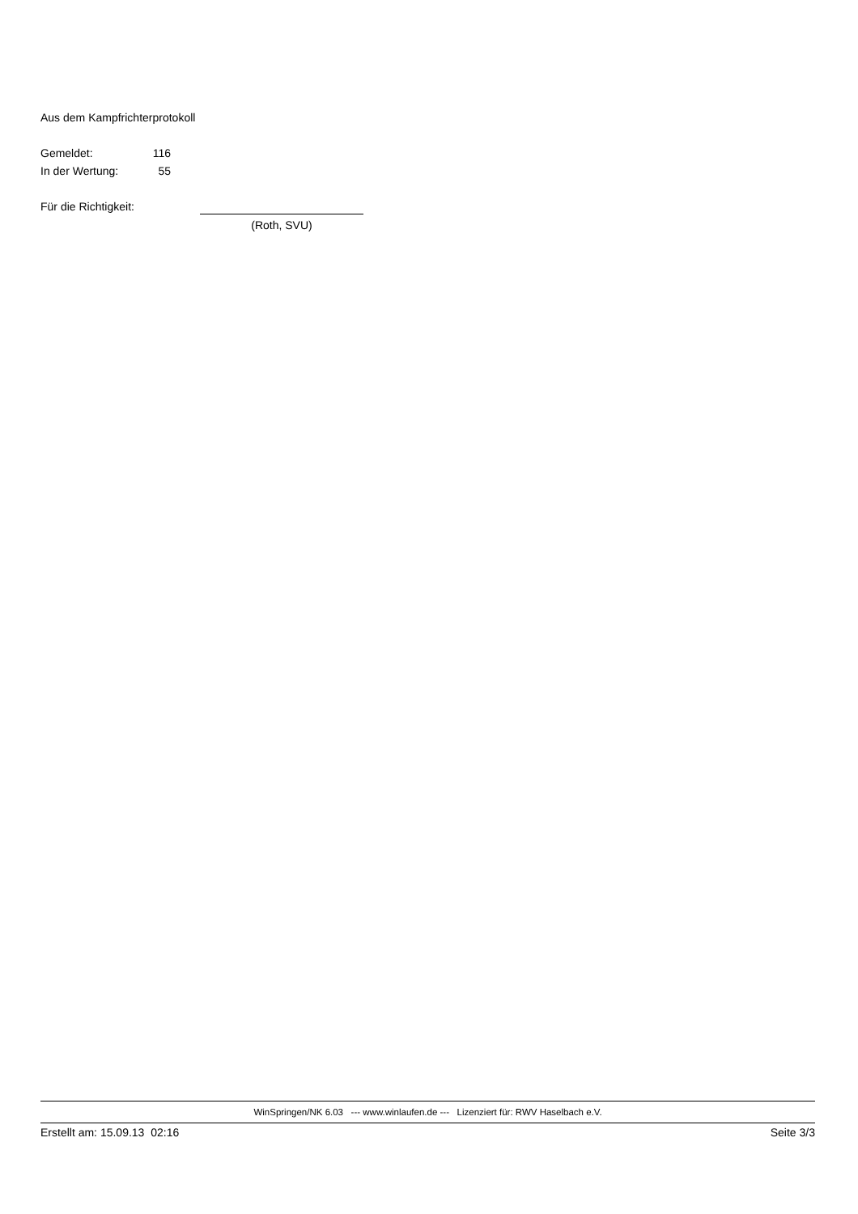Aus dem Kampfrichterprotokoll
Gemeldet: 116
In der Wertung: 55
Für die Richtigkeit:
(Roth, SVU)
WinSpringen/NK 6.03 --- www.winlaufen.de --- Lizenziert für: RWV Haselbach e.V.
Erstellt am: 15.09.13 02:16 Seite 3/3